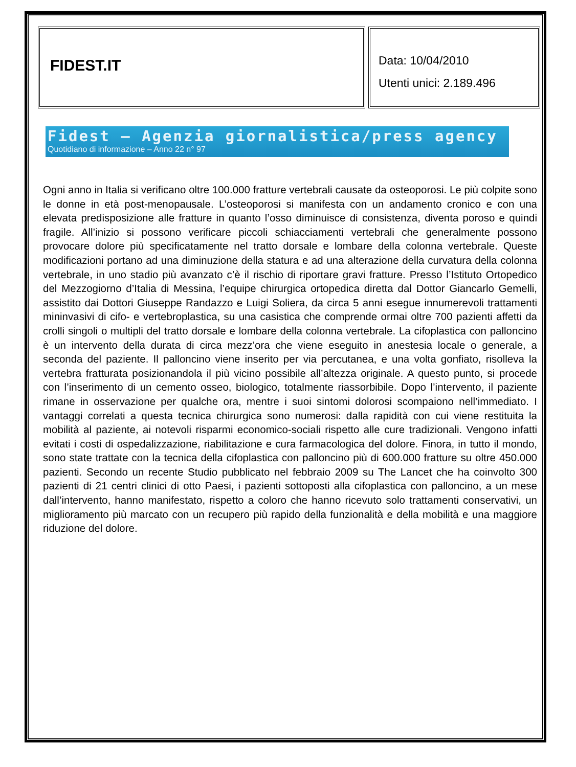FIDEST.IT
Data: 10/04/2010
Utenti unici: 2.189.496
Fidest – Agenzia giornalistica/press agency
Quotidiano di informazione – Anno 22 n° 97
Ogni anno in Italia si verificano oltre 100.000 fratture vertebrali causate da osteoporosi. Le più colpite sono le donne in età post-menopausale. L’osteoporosi si manifesta con un andamento cronico e con una elevata predisposizione alle fratture in quanto l’osso diminuisce di consistenza, diventa poroso e quindi fragile. All’inizio si possono verificare piccoli schiacciamenti vertebrali che generalmente possono provocare dolore più specificatamente nel tratto dorsale e lombare della colonna vertebrale. Queste modificazioni portano ad una diminuzione della statura e ad una alterazione della curvatura della colonna vertebrale, in uno stadio più avanzato c’è il rischio di riportare gravi fratture. Presso l’Istituto Ortopedico del Mezzogiorno d’Italia di Messina, l’equipe chirurgica ortopedica diretta dal Dottor Giancarlo Gemelli, assistito dai Dottori Giuseppe Randazzo e Luigi Soliera, da circa 5 anni esegue innumerevoli trattamenti mininvasivi di cifo- e vertebroplastica, su una casistica che comprende ormai oltre 700 pazienti affetti da crolli singoli o multipli del tratto dorsale e lombare della colonna vertebrale. La cifoplastica con palloncino è un intervento della durata di circa mezz’ora che viene eseguito in anestesia locale o generale, a seconda del paziente. Il palloncino viene inserito per via percutanea, e una volta gonfiato, risolleva la vertebra fratturata posizionandola il più vicino possibile all’altezza originale. A questo punto, si procede con l’inserimento di un cemento osseo, biologico, totalmente riassorbibile. Dopo l’intervento, il paziente rimane in osservazione per qualche ora, mentre i suoi sintomi dolorosi scompaiono nell’immediato. I vantaggi correlati a questa tecnica chirurgica sono numerosi: dalla rapidità con cui viene restituita la mobilità al paziente, ai notevoli risparmi economico-sociali rispetto alle cure tradizionali. Vengono infatti evitati i costi di ospedalizzazione, riabilitazione e cura farmacologica del dolore. Finora, in tutto il mondo, sono state trattate con la tecnica della cifoplastica con palloncino più di 600.000 fratture su oltre 450.000 pazienti. Secondo un recente Studio pubblicato nel febbraio 2009 su The Lancet che ha coinvolto 300 pazienti di 21 centri clinici di otto Paesi, i pazienti sottoposti alla cifoplastica con palloncino, a un mese dall’intervento, hanno manifestato, rispetto a coloro che hanno ricevuto solo trattamenti conservativi, un miglioramento più marcato con un recupero più rapido della funzionalità e della mobilità e una maggiore riduzione del dolore.